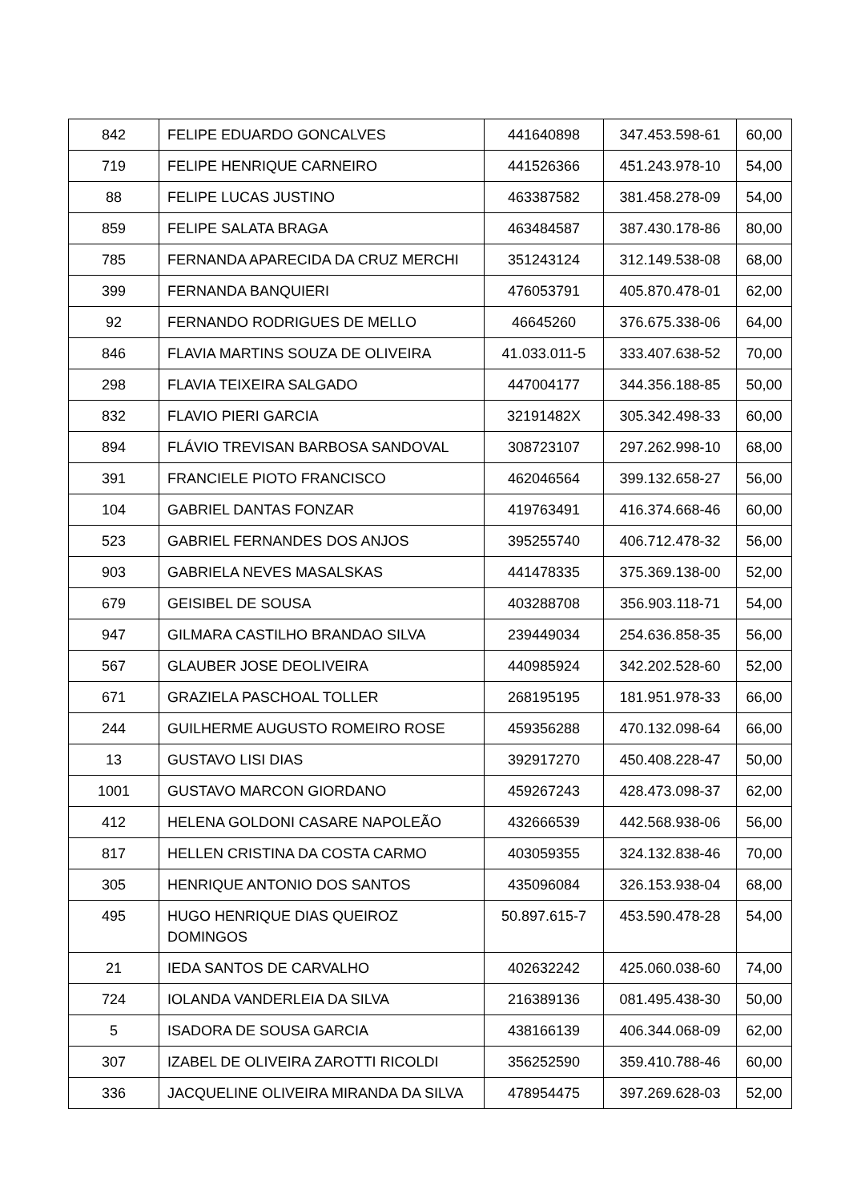| 842 | FELIPE EDUARDO GONCALVES | 441640898 | 347.453.598-61 | 60,00 |
| 719 | FELIPE HENRIQUE CARNEIRO | 441526366 | 451.243.978-10 | 54,00 |
| 88 | FELIPE LUCAS JUSTINO | 463387582 | 381.458.278-09 | 54,00 |
| 859 | FELIPE SALATA BRAGA | 463484587 | 387.430.178-86 | 80,00 |
| 785 | FERNANDA APARECIDA DA CRUZ MERCHI | 351243124 | 312.149.538-08 | 68,00 |
| 399 | FERNANDA BANQUIERI | 476053791 | 405.870.478-01 | 62,00 |
| 92 | FERNANDO RODRIGUES DE MELLO | 46645260 | 376.675.338-06 | 64,00 |
| 846 | FLAVIA MARTINS SOUZA DE OLIVEIRA | 41.033.011-5 | 333.407.638-52 | 70,00 |
| 298 | FLAVIA TEIXEIRA SALGADO | 447004177 | 344.356.188-85 | 50,00 |
| 832 | FLAVIO PIERI GARCIA | 32191482X | 305.342.498-33 | 60,00 |
| 894 | FLÁVIO TREVISAN BARBOSA SANDOVAL | 308723107 | 297.262.998-10 | 68,00 |
| 391 | FRANCIELE PIOTO FRANCISCO | 462046564 | 399.132.658-27 | 56,00 |
| 104 | GABRIEL DANTAS FONZAR | 419763491 | 416.374.668-46 | 60,00 |
| 523 | GABRIEL FERNANDES DOS ANJOS | 395255740 | 406.712.478-32 | 56,00 |
| 903 | GABRIELA NEVES MASALSKAS | 441478335 | 375.369.138-00 | 52,00 |
| 679 | GEISIBEL DE SOUSA | 403288708 | 356.903.118-71 | 54,00 |
| 947 | GILMARA CASTILHO BRANDAO SILVA | 239449034 | 254.636.858-35 | 56,00 |
| 567 | GLAUBER JOSE DEOLIVEIRA | 440985924 | 342.202.528-60 | 52,00 |
| 671 | GRAZIELA PASCHOAL TOLLER | 268195195 | 181.951.978-33 | 66,00 |
| 244 | GUILHERME AUGUSTO ROMEIRO ROSE | 459356288 | 470.132.098-64 | 66,00 |
| 13 | GUSTAVO LISI DIAS | 392917270 | 450.408.228-47 | 50,00 |
| 1001 | GUSTAVO MARCON GIORDANO | 459267243 | 428.473.098-37 | 62,00 |
| 412 | HELENA GOLDONI CASARE NAPOLEÃO | 432666539 | 442.568.938-06 | 56,00 |
| 817 | HELLEN CRISTINA DA COSTA CARMO | 403059355 | 324.132.838-46 | 70,00 |
| 305 | HENRIQUE ANTONIO DOS SANTOS | 435096084 | 326.153.938-04 | 68,00 |
| 495 | HUGO HENRIQUE DIAS QUEIROZ DOMINGOS | 50.897.615-7 | 453.590.478-28 | 54,00 |
| 21 | IEDA SANTOS DE CARVALHO | 402632242 | 425.060.038-60 | 74,00 |
| 724 | IOLANDA VANDERLEIA DA SILVA | 216389136 | 081.495.438-30 | 50,00 |
| 5 | ISADORA DE SOUSA GARCIA | 438166139 | 406.344.068-09 | 62,00 |
| 307 | IZABEL DE OLIVEIRA ZAROTTI RICOLDI | 356252590 | 359.410.788-46 | 60,00 |
| 336 | JACQUELINE OLIVEIRA MIRANDA DA SILVA | 478954475 | 397.269.628-03 | 52,00 |